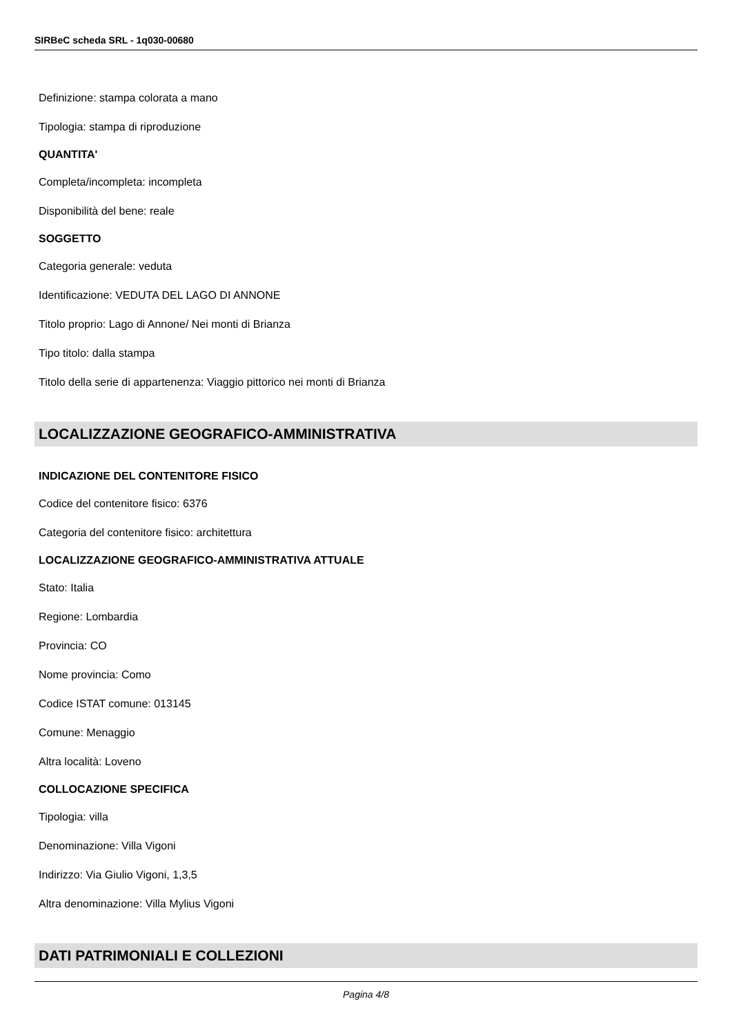SIRBeC scheda SRL - 1q030-00680
Definizione: stampa colorata a mano
Tipologia: stampa di riproduzione
QUANTITA'
Completa/incompleta: incompleta
Disponibilità del bene: reale
SOGGETTO
Categoria generale: veduta
Identificazione: VEDUTA DEL LAGO DI ANNONE
Titolo proprio: Lago di Annone/ Nei monti di Brianza
Tipo titolo: dalla stampa
Titolo della serie di appartenenza: Viaggio pittorico nei monti di Brianza
LOCALIZZAZIONE GEOGRAFICO-AMMINISTRATIVA
INDICAZIONE DEL CONTENITORE FISICO
Codice del contenitore fisico: 6376
Categoria del contenitore fisico: architettura
LOCALIZZAZIONE GEOGRAFICO-AMMINISTRATIVA ATTUALE
Stato: Italia
Regione: Lombardia
Provincia: CO
Nome provincia: Como
Codice ISTAT comune: 013145
Comune: Menaggio
Altra località: Loveno
COLLOCAZIONE SPECIFICA
Tipologia: villa
Denominazione: Villa Vigoni
Indirizzo: Via Giulio Vigoni, 1,3,5
Altra denominazione: Villa Mylius Vigoni
DATI PATRIMONIALI E COLLEZIONI
Pagina 4/8